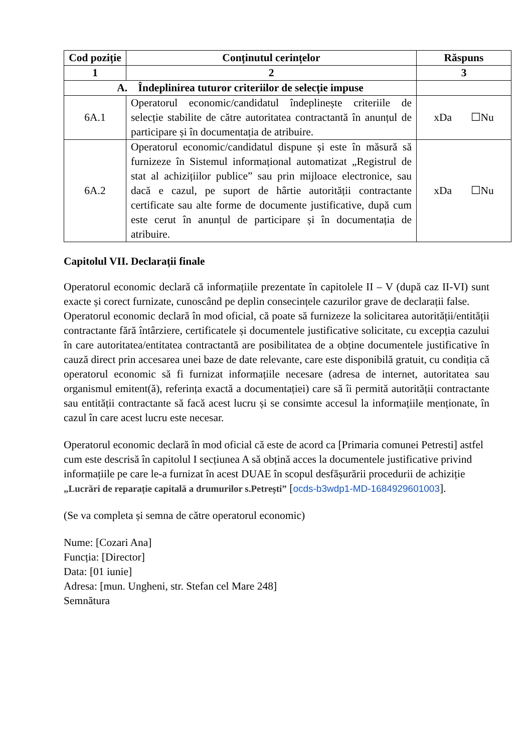| Cod poziție | Conținutul cerințelor | Răspuns |
| --- | --- | --- |
| 1 | 2 | 3 |
| A. Îndeplinirea tuturor criteriilor de selecție impuse | | |
| 6A.1 | Operatorul economic/candidatul îndeplinește criteriile de selecție stabilite de către autoritatea contractantă în anunțul de participare și în documentația de atribuire. | xDa ☐Nu |
| 6A.2 | Operatorul economic/candidatul dispune și este în măsură să furnizeze în Sistemul informațional automatizat „Registrul de stat al achizițiilor publice” sau prin mijloace electronice, sau dacă e cazul, pe suport de hârtie autorității contractante certificate sau alte forme de documente justificative, după cum este cerut în anunțul de participare și în documentația de atribuire. | xDa ☐Nu |
Capitolul VII. Declarații finale
Operatorul economic declară că informațiile prezentate în capitolele II – V (după caz II-VI) sunt exacte și corect furnizate, cunoscând pe deplin consecințele cazurilor grave de declarații false.
Operatorul economic declară în mod oficial, că poate să furnizeze la solicitarea autorității/entității contractante fără întârziere, certificatele și documentele justificative solicitate, cu excepția cazului în care autoritatea/entitatea contractantă are posibilitatea de a obține documentele justificative în cauză direct prin accesarea unei baze de date relevante, care este disponibilă gratuit, cu condiția că operatorul economic să fi furnizat informațiile necesare (adresa de internet, autoritatea sau organismul emitent(ă), referința exactă a documentației) care să îi permită autorității contractante sau entității contractante să facă acest lucru și se consimte accesul la informațiile menționate, în cazul în care acest lucru este necesar.
Operatorul economic declară în mod oficial că este de acord ca [Primaria comunei Petresti] astfel cum este descrisă în capitolul I secțiunea A să obțină acces la documentele justificative privind informațiile pe care le-a furnizat în acest DUAE în scopul desfășurării procedurii de achiziție „Lucrări de reparație capitală a drumurilor s.Petrești” [ocds-b3wdp1-MD-1684929601003].
(Se va completa și semna de către operatorul economic)
Nume: [Cozari Ana]
Funcția: [Director]
Data: [01 iunie]
Adresa: [mun. Ungheni, str. Stefan cel Mare 248]
Semnătura